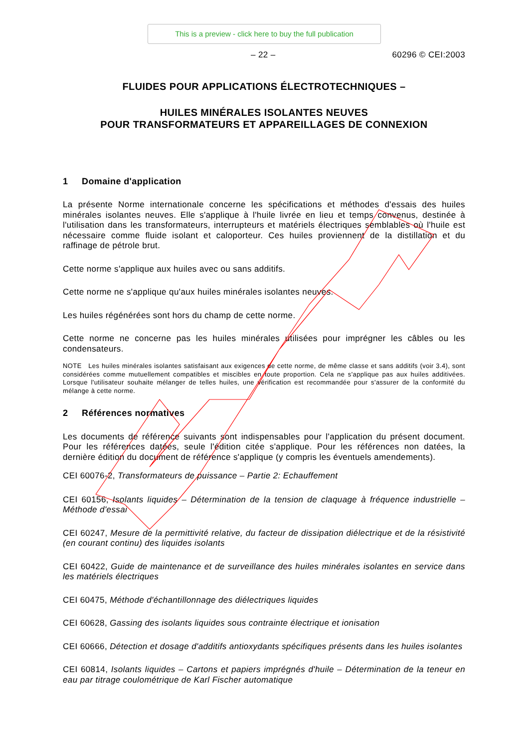This is a preview - click here to buy the full publication
– 22 – 60296 © CEI:2003
FLUIDES POUR APPLICATIONS ÉLECTROTECHNIQUES –
HUILES MINÉRALES ISOLANTES NEUVES
POUR TRANSFORMATEURS ET APPAREILLAGES DE CONNEXION
1 Domaine d'application
La présente Norme internationale concerne les spécifications et méthodes d'essais des huiles minérales isolantes neuves. Elle s'applique à l'huile livrée en lieu et temps convenus, destinée à l'utilisation dans les transformateurs, interrupteurs et matériels électriques semblables où l'huile est nécessaire comme fluide isolant et caloporteur. Ces huiles proviennent de la distillation et du raffinage de pétrole brut.
Cette norme s'applique aux huiles avec ou sans additifs.
Cette norme ne s'applique qu'aux huiles minérales isolantes neuves.
Les huiles régénérées sont hors du champ de cette norme.
Cette norme ne concerne pas les huiles minérales utilisées pour imprégner les câbles ou les condensateurs.
NOTE Les huiles minérales isolantes satisfaisant aux exigences de cette norme, de même classe et sans additifs (voir 3.4), sont considérées comme mutuellement compatibles et miscibles en toute proportion. Cela ne s'applique pas aux huiles additivées. Lorsque l'utilisateur souhaite mélanger de telles huiles, une vérification est recommandée pour s'assurer de la conformité du mélange à cette norme.
2 Références normatives
Les documents de référence suivants sont indispensables pour l'application du présent document. Pour les références datées, seule l'édition citée s'applique. Pour les références non datées, la dernière édition du document de référence s'applique (y compris les éventuels amendements).
CEI 60076-2, Transformateurs de puissance – Partie 2: Echauffement
CEI 60156, Isolants liquides – Détermination de la tension de claquage à fréquence industrielle – Méthode d'essai
CEI 60247, Mesure de la permittivité relative, du facteur de dissipation diélectrique et de la résistivité (en courant continu) des liquides isolants
CEI 60422, Guide de maintenance et de surveillance des huiles minérales isolantes en service dans les matériels électriques
CEI 60475, Méthode d'échantillonnage des diélectriques liquides
CEI 60628, Gassing des isolants liquides sous contrainte électrique et ionisation
CEI 60666, Détection et dosage d'additifs antioxydants spécifiques présents dans les huiles isolantes
CEI 60814, Isolants liquides – Cartons et papiers imprégnés d'huile – Détermination de la teneur en eau par titrage coulométrique de Karl Fischer automatique